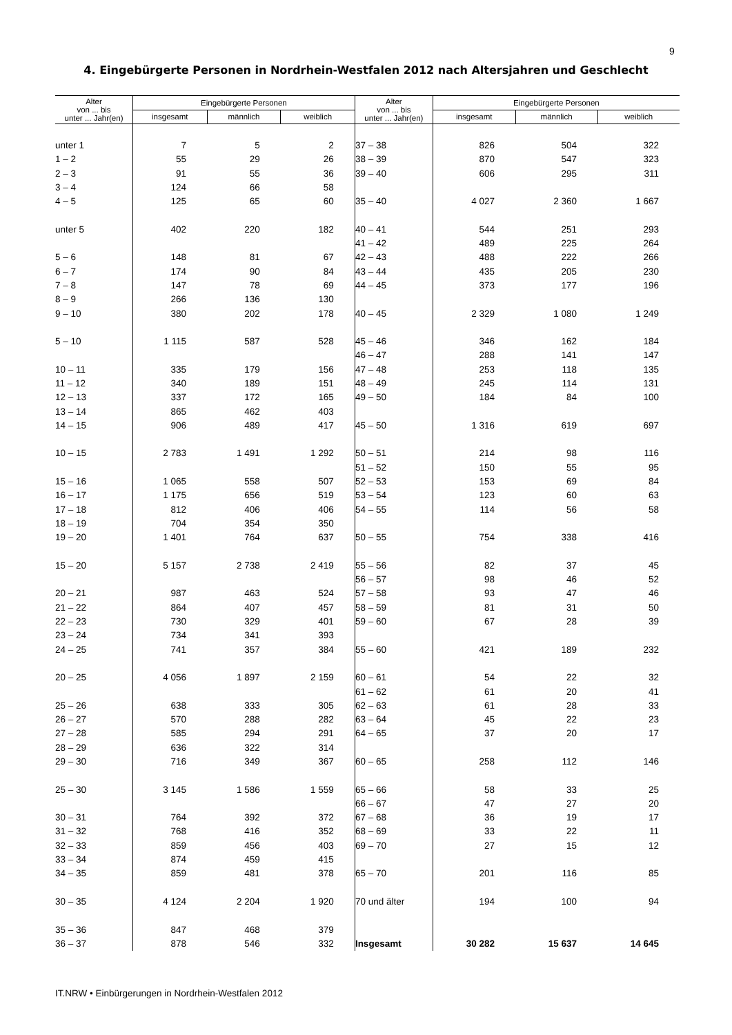9
4. Eingebürgerte Personen in Nordrhein-Westfalen 2012 nach Altersjahren und Geschlecht
| Alter von ... bis unter ... Jahr(en) | Eingebürgerte Personen | | | Alter von ... bis unter ... Jahr(en) | Eingebürgerte Personen | | |
| --- | --- | --- | --- | --- | --- | --- | --- |
| | insgesamt | männlich | weiblich | | insgesamt | männlich | weiblich |
| unter 1 | 7 | 5 | 2 | 37 – 38 | 826 | 504 | 322 |
| 1 – 2 | 55 | 29 | 26 | 38 – 39 | 870 | 547 | 323 |
| 2 – 3 | 91 | 55 | 36 | 39 – 40 | 606 | 295 | 311 |
| 3 – 4 | 124 | 66 | 58 | | | | |
| 4 – 5 | 125 | 65 | 60 | 35 – 40 | 4 027 | 2 360 | 1 667 |
| unter 5 | 402 | 220 | 182 | 40 – 41 | 544 | 251 | 293 |
| | | | | 41 – 42 | 489 | 225 | 264 |
| 5 – 6 | 148 | 81 | 67 | 42 – 43 | 488 | 222 | 266 |
| 6 – 7 | 174 | 90 | 84 | 43 – 44 | 435 | 205 | 230 |
| 7 – 8 | 147 | 78 | 69 | 44 – 45 | 373 | 177 | 196 |
| 8 – 9 | 266 | 136 | 130 | | | | |
| 9 – 10 | 380 | 202 | 178 | 40 – 45 | 2 329 | 1 080 | 1 249 |
| 5 – 10 | 1 115 | 587 | 528 | 45 – 46 | 346 | 162 | 184 |
| | | | | 46 – 47 | 288 | 141 | 147 |
| 10 – 11 | 335 | 179 | 156 | 47 – 48 | 253 | 118 | 135 |
| 11 – 12 | 340 | 189 | 151 | 48 – 49 | 245 | 114 | 131 |
| 12 – 13 | 337 | 172 | 165 | 49 – 50 | 184 | 84 | 100 |
| 13 – 14 | 865 | 462 | 403 | | | | |
| 14 – 15 | 906 | 489 | 417 | 45 – 50 | 1 316 | 619 | 697 |
| 10 – 15 | 2 783 | 1 491 | 1 292 | 50 – 51 | 214 | 98 | 116 |
| | | | | 51 – 52 | 150 | 55 | 95 |
| 15 – 16 | 1 065 | 558 | 507 | 52 – 53 | 153 | 69 | 84 |
| 16 – 17 | 1 175 | 656 | 519 | 53 – 54 | 123 | 60 | 63 |
| 17 – 18 | 812 | 406 | 406 | 54 – 55 | 114 | 56 | 58 |
| 18 – 19 | 704 | 354 | 350 | | | | |
| 19 – 20 | 1 401 | 764 | 637 | 50 – 55 | 754 | 338 | 416 |
| 15 – 20 | 5 157 | 2 738 | 2 419 | 55 – 56 | 82 | 37 | 45 |
| | | | | 56 – 57 | 98 | 46 | 52 |
| 20 – 21 | 987 | 463 | 524 | 57 – 58 | 93 | 47 | 46 |
| 21 – 22 | 864 | 407 | 457 | 58 – 59 | 81 | 31 | 50 |
| 22 – 23 | 730 | 329 | 401 | 59 – 60 | 67 | 28 | 39 |
| 23 – 24 | 734 | 341 | 393 | | | | |
| 24 – 25 | 741 | 357 | 384 | 55 – 60 | 421 | 189 | 232 |
| 20 – 25 | 4 056 | 1 897 | 2 159 | 60 – 61 | 54 | 22 | 32 |
| | | | | 61 – 62 | 61 | 20 | 41 |
| 25 – 26 | 638 | 333 | 305 | 62 – 63 | 61 | 28 | 33 |
| 26 – 27 | 570 | 288 | 282 | 63 – 64 | 45 | 22 | 23 |
| 27 – 28 | 585 | 294 | 291 | 64 – 65 | 37 | 20 | 17 |
| 28 – 29 | 636 | 322 | 314 | | | | |
| 29 – 30 | 716 | 349 | 367 | 60 – 65 | 258 | 112 | 146 |
| 25 – 30 | 3 145 | 1 586 | 1 559 | 65 – 66 | 58 | 33 | 25 |
| | | | | 66 – 67 | 47 | 27 | 20 |
| 30 – 31 | 764 | 392 | 372 | 67 – 68 | 36 | 19 | 17 |
| 31 – 32 | 768 | 416 | 352 | 68 – 69 | 33 | 22 | 11 |
| 32 – 33 | 859 | 456 | 403 | 69 – 70 | 27 | 15 | 12 |
| 33 – 34 | 874 | 459 | 415 | | | | |
| 34 – 35 | 859 | 481 | 378 | 65 – 70 | 201 | 116 | 85 |
| 30 – 35 | 4 124 | 2 204 | 1 920 | 70 und älter | 194 | 100 | 94 |
| 35 – 36 | 847 | 468 | 379 | | | | |
| 36 – 37 | 878 | 546 | 332 | Insgesamt | 30 282 | 15 637 | 14 645 |
IT.NRW • Einbürgerungen in Nordrhein-Westfalen 2012